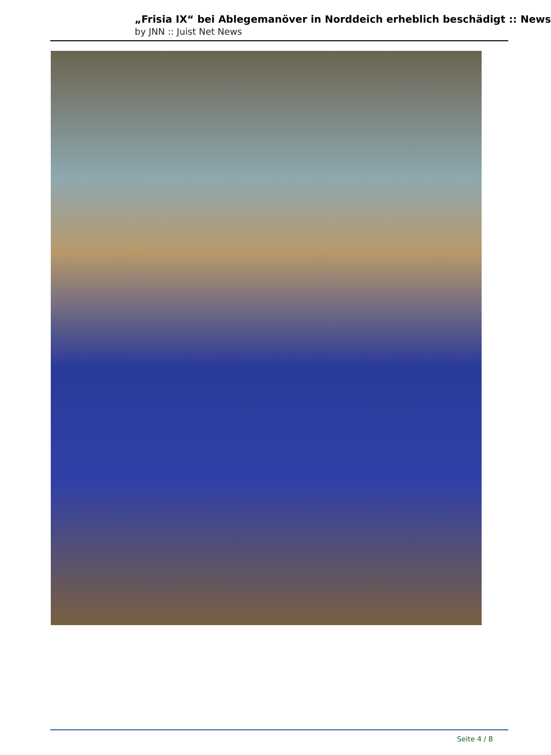„Frisia IX“ bei Ablegemanöver in Norddeich erheblich beschädigt :: News
by JNN :: Juist Net News
Seite 4 / 8